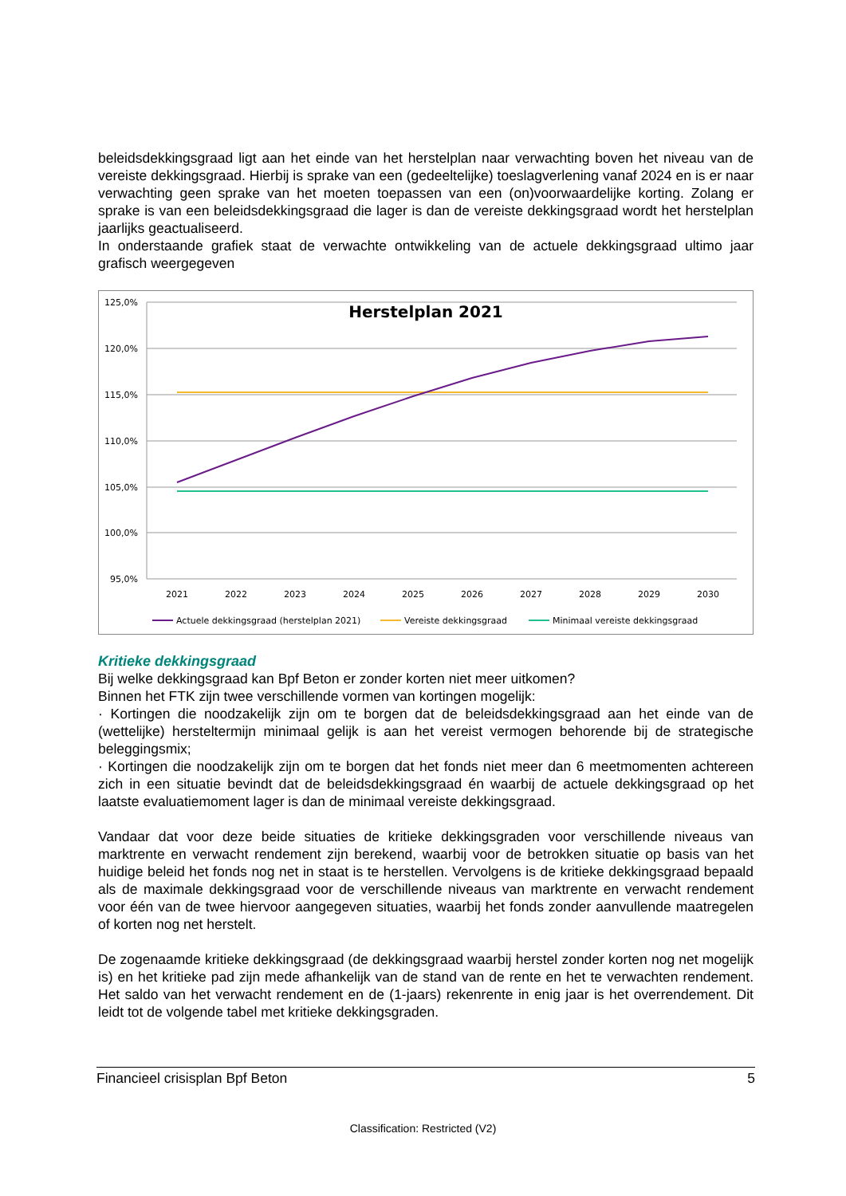beleidsdekkingsgraad ligt aan het einde van het herstelplan naar verwachting boven het niveau van de vereiste dekkingsgraad. Hierbij is sprake van een (gedeeltelijke) toeslagverlening vanaf 2024 en is er naar verwachting geen sprake van het moeten toepassen van een (on)voorwaardelijke korting. Zolang er sprake is van een beleidsdekkingsgraad die lager is dan de vereiste dekkingsgraad wordt het herstelplan jaarlijks geactualiseerd.
In onderstaande grafiek staat de verwachte ontwikkeling van de actuele dekkingsgraad ultimo jaar grafisch weergegeven
Herstelplan 2021
125,0%
120,0%
115,0%
110,0%
105,0%
100,0%
95,0%
2021
2022
2023
2024
2025
2026
2027
2028
2029
2030
Actuele dekkingsgraad (herstelplan 2021)
Vereiste dekkingsgraad
Minimaal vereiste dekkingsgraad
Kritieke dekkingsgraad
Bij welke dekkingsgraad kan Bpf Beton er zonder korten niet meer uitkomen?
Binnen het FTK zijn twee verschillende vormen van kortingen mogelijk:
· Kortingen die noodzakelijk zijn om te borgen dat de beleidsdekkingsgraad aan het einde van de (wettelijke) hersteltermijn minimaal gelijk is aan het vereist vermogen behorende bij de strategische beleggingsmix;
· Kortingen die noodzakelijk zijn om te borgen dat het fonds niet meer dan 6 meetmomenten achtereen zich in een situatie bevindt dat de beleidsdekkingsgraad én waarbij de actuele dekkingsgraad op het laatste evaluatiemoment lager is dan de minimaal vereiste dekkingsgraad.
Vandaar dat voor deze beide situaties de kritieke dekkingsgraden voor verschillende niveaus van marktrente en verwacht rendement zijn berekend, waarbij voor de betrokken situatie op basis van het huidige beleid het fonds nog net in staat is te herstellen. Vervolgens is de kritieke dekkingsgraad bepaald als de maximale dekkingsgraad voor de verschillende niveaus van marktrente en verwacht rendement voor één van de twee hiervoor aangegeven situaties, waarbij het fonds zonder aanvullende maatregelen of korten nog net herstelt.
De zogenaamde kritieke dekkingsgraad (de dekkingsgraad waarbij herstel zonder korten nog net mogelijk is) en het kritieke pad zijn mede afhankelijk van de stand van de rente en het te verwachten rendement. Het saldo van het verwacht rendement en de (1-jaars) rekenrente in enig jaar is het overrendement. Dit leidt tot de volgende tabel met kritieke dekkingsgraden.
Financieel crisisplan Bpf Beton 5
Classification: Restricted (V2)